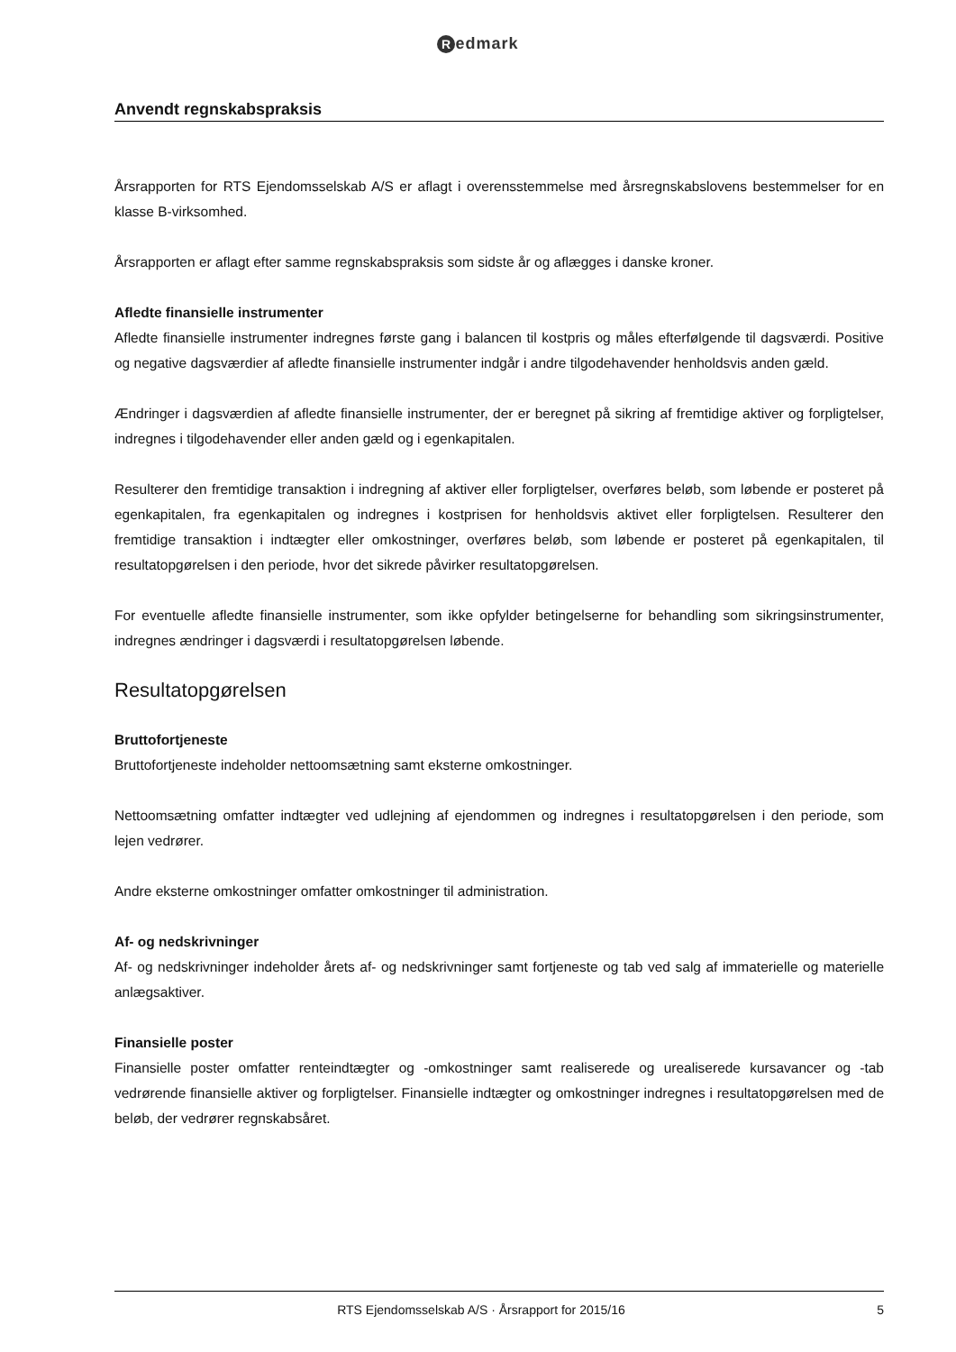Redmark
Anvendt regnskabspraksis
Årsrapporten for RTS Ejendomsselskab A/S er aflagt i overensstemmelse med årsregnskabslovens bestemmelser for en klasse B-virksomhed.
Årsrapporten er aflagt efter samme regnskabspraksis som sidste år og aflægges i danske kroner.
Afledte finansielle instrumenter
Afledte finansielle instrumenter indregnes første gang i balancen til kostpris og måles efterfølgende til dagsværdi. Positive og negative dagsværdier af afledte finansielle instrumenter indgår i andre tilgodehavender henholdsvis anden gæld.
Ændringer i dagsværdien af afledte finansielle instrumenter, der er beregnet på sikring af fremtidige aktiver og forpligtelser, indregnes i tilgodehavender eller anden gæld og i egenkapitalen.
Resulterer den fremtidige transaktion i indregning af aktiver eller forpligtelser, overføres beløb, som løbende er posteret på egenkapitalen, fra egenkapitalen og indregnes i kostprisen for henholdsvis aktivet eller forpligtelsen. Resulterer den fremtidige transaktion i indtægter eller omkostninger, overføres beløb, som løbende er posteret på egenkapitalen, til resultatopgørelsen i den periode, hvor det sikrede påvirker resultatopgørelsen.
For eventuelle afledte finansielle instrumenter, som ikke opfylder betingelserne for behandling som sikringsinstrumenter, indregnes ændringer i dagsværdi i resultatopgørelsen løbende.
Resultatopgørelsen
Bruttofortjeneste
Bruttofortjeneste indeholder nettoomsætning samt eksterne omkostninger.
Nettoomsætning omfatter indtægter ved udlejning af ejendommen og indregnes i resultatopgørelsen i den periode, som lejen vedrører.
Andre eksterne omkostninger omfatter omkostninger til administration.
Af- og nedskrivninger
Af- og nedskrivninger indeholder årets af- og nedskrivninger samt fortjeneste og tab ved salg af immaterielle og materielle anlægsaktiver.
Finansielle poster
Finansielle poster omfatter renteindtægter og -omkostninger samt realiserede og urealiserede kursavancer og -tab vedrørende finansielle aktiver og forpligtelser. Finansielle indtægter og omkostninger indregnes i resultatopgørelsen med de beløb, der vedrører regnskabsåret.
RTS Ejendomsselskab A/S · Årsrapport for 2015/16
5